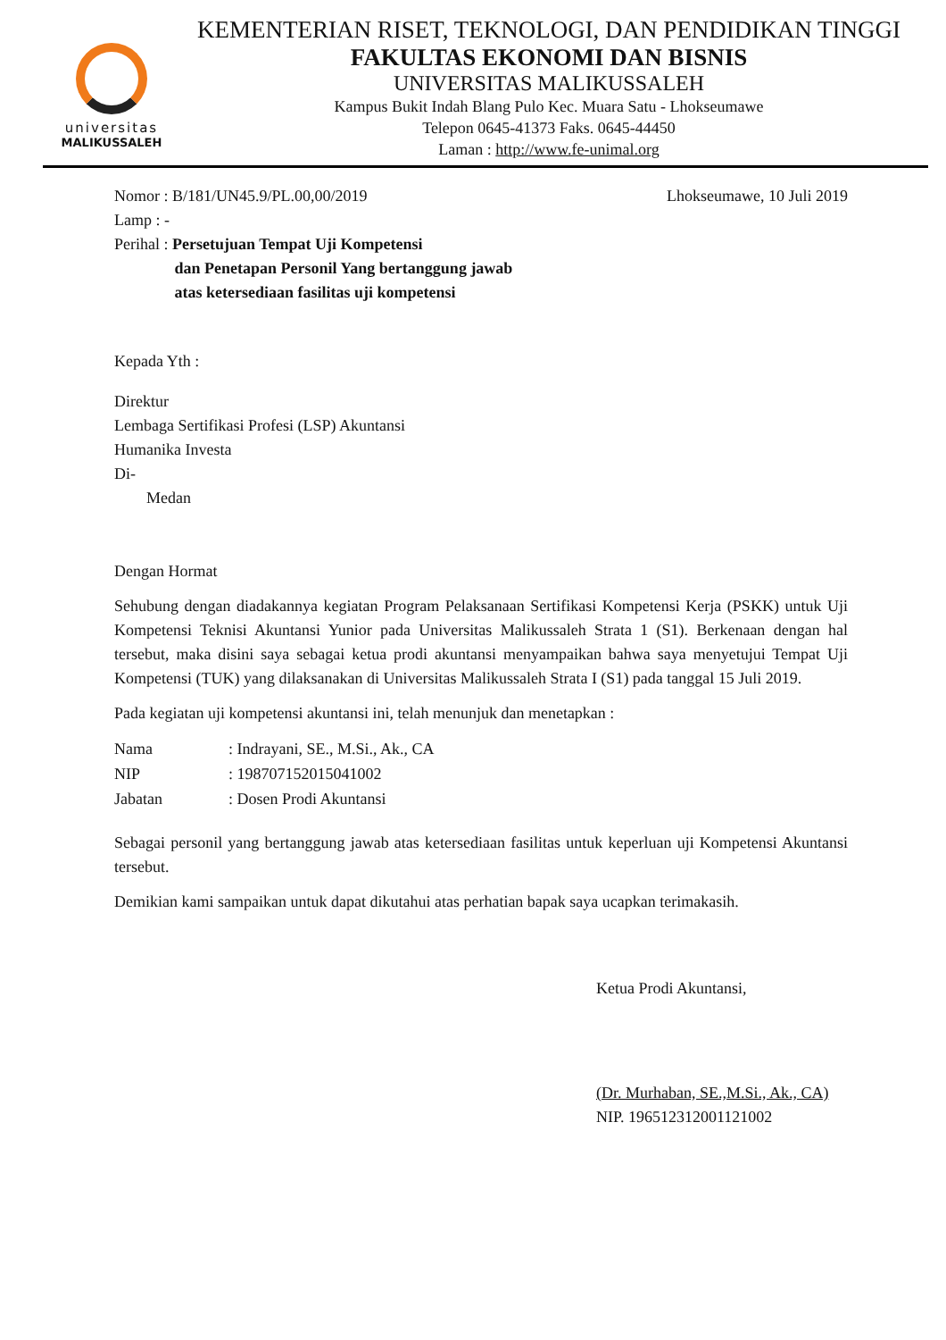universitas
MALIKUSSALEH
KEMENTERIAN RISET, TEKNOLOGI, DAN PENDIDIKAN TINGGI
FAKULTAS EKONOMI DAN BISNIS
UNIVERSITAS MALIKUSSALEH
Kampus Bukit Indah Blang Pulo Kec. Muara Satu - Lhokseumawe
Telepon 0645-41373 Faks. 0645-44450
Laman : http://www.fe-unimal.org
Nomor : B/181/UN45.9/PL.00,00/2019 Lhokseumawe, 10 Juli 2019
Lamp : -
Perihal : Persetujuan Tempat Uji Kompetensi
dan Penetapan Personil Yang bertanggung jawab
atas ketersediaan fasilitas uji kompetensi
Kepada Yth :
Direktur
Lembaga Sertifikasi Profesi (LSP) Akuntansi
Humanika Investa
Di-
Medan
Dengan Hormat
Sehubung dengan diadakannya kegiatan Program Pelaksanaan Sertifikasi Kompetensi Kerja (PSKK) untuk Uji Kompetensi Teknisi Akuntansi Yunior pada Universitas Malikussaleh Strata 1 (S1). Berkenaan dengan hal tersebut, maka disini saya sebagai ketua prodi akuntansi menyampaikan bahwa saya menyetujui Tempat Uji Kompetensi (TUK) yang dilaksanakan di Universitas Malikussaleh Strata I (S1) pada tanggal 15 Juli 2019.
Pada kegiatan uji kompetensi akuntansi ini, telah menunjuk dan menetapkan :
| Nama | : Indrayani, SE., M.Si., Ak., CA |
| NIP | : 198707152015041002 |
| Jabatan | : Dosen Prodi Akuntansi |
Sebagai personil yang bertanggung jawab atas ketersediaan fasilitas untuk keperluan uji Kompetensi Akuntansi tersebut.
Demikian kami sampaikan untuk dapat dikutahui atas perhatian bapak saya ucapkan terimakasih.
Ketua Prodi Akuntansi,
(Dr. Murhaban, SE.,M.Si., Ak., CA)
NIP. 196512312001121002